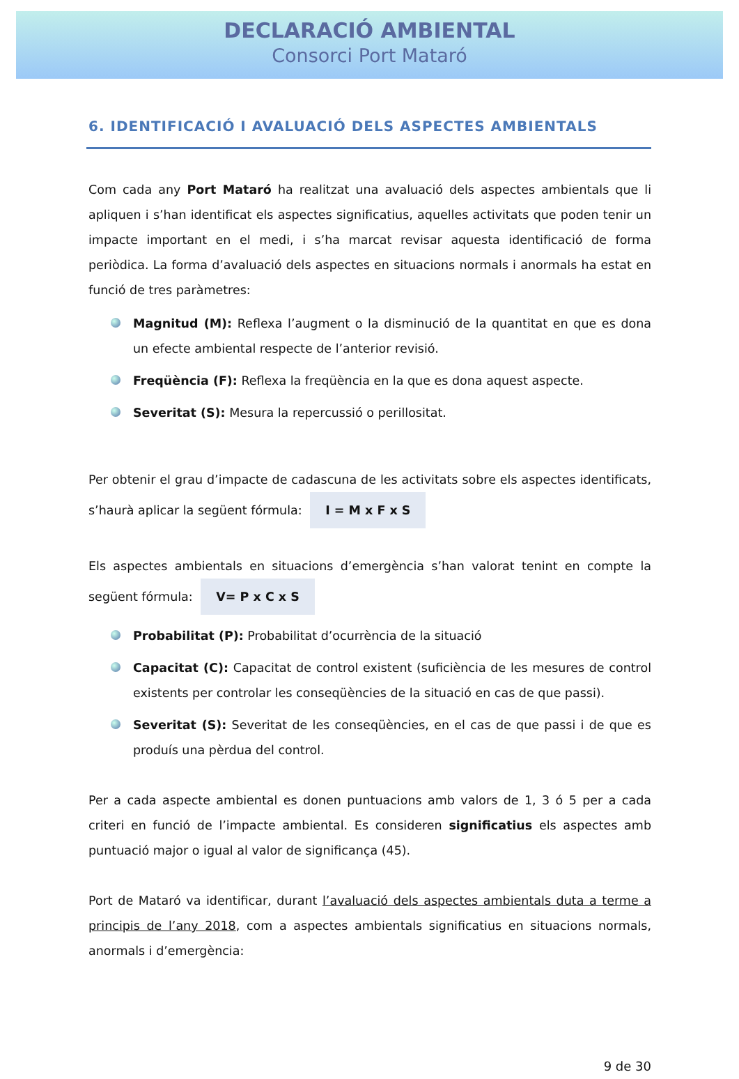DECLARACIÓ AMBIENTAL
Consorci Port Mataró
6. IDENTIFICACIÓ I AVALUACIÓ DELS ASPECTES AMBIENTALS
Com cada any Port Mataró ha realitzat una avaluació dels aspectes ambientals que li apliquen i s’han identificat els aspectes significatius, aquelles activitats que poden tenir un impacte important en el medi, i s’ha marcat revisar aquesta identificació de forma periòdica. La forma d’avaluació dels aspectes en situacions normals i anormals ha estat en funció de tres paràmetres:
Magnitud (M): Reflexa l’augment o la disminució de la quantitat en que es dona un efecte ambiental respecte de l’anterior revisió.
Freqüència (F): Reflexa la freqüència en la que es dona aquest aspecte.
Severitat (S): Mesura la repercussió o perillositat.
Per obtenir el grau d’impacte de cadascuna de les activitats sobre els aspectes identificats, s’haurà aplicar la següent fórmula: I = M x F x S
Els aspectes ambientals en situacions d’emergència s’han valorat tenint en compte la següent fórmula: V= P x C x S
Probabilitat (P): Probabilitat d’ocurrència de la situació
Capacitat (C): Capacitat de control existent (suficiència de les mesures de control existents per controlar les conseqüències de la situació en cas de que passi).
Severitat (S): Severitat de les conseqüències, en el cas de que passi i de que es produís una pèrdua del control.
Per a cada aspecte ambiental es donen puntuacions amb valors de 1, 3 ó 5 per a cada criteri en funció de l’impacte ambiental. Es consideren significatius els aspectes amb puntuació major o igual al valor de significança (45).
Port de Mataró va identificar, durant l’avaluació dels aspectes ambientals duta a terme a principis de l’any 2018, com a aspectes ambientals significatius en situacions normals, anormals i d’emergència:
9 de 30